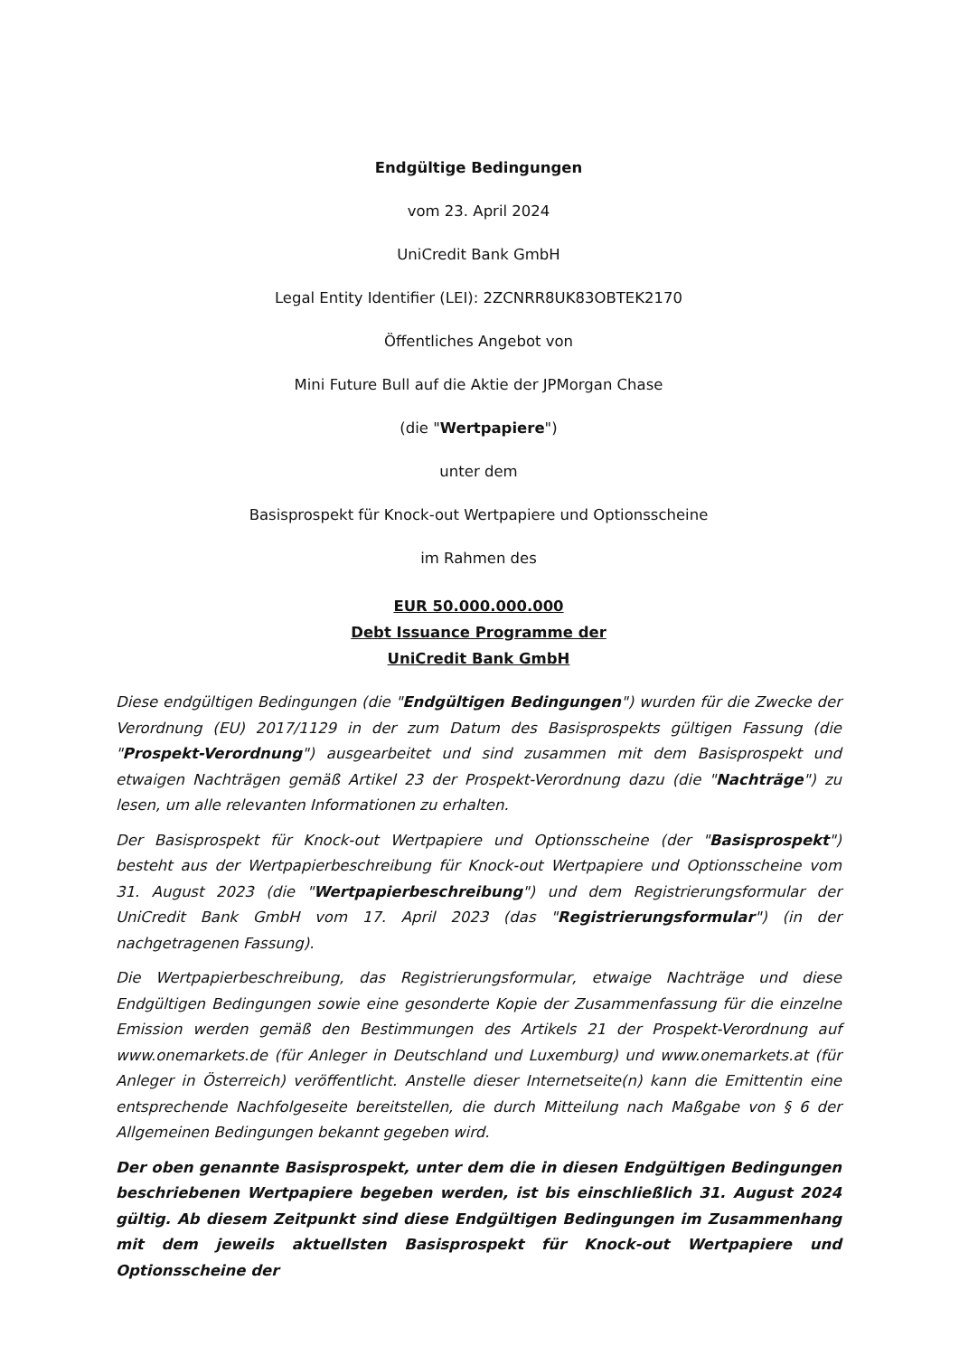Endgültige Bedingungen
vom 23. April 2024
UniCredit Bank GmbH
Legal Entity Identifier (LEI): 2ZCNRR8UK83OBTEK2170
Öffentliches Angebot von
Mini Future Bull auf die Aktie der JPMorgan Chase
(die "Wertpapiere")
unter dem
Basisprospekt für Knock-out Wertpapiere und Optionsscheine
im Rahmen des
EUR 50.000.000.000
Debt Issuance Programme der
UniCredit Bank GmbH
Diese endgültigen Bedingungen (die "Endgültigen Bedingungen") wurden für die Zwecke der Verordnung (EU) 2017/1129 in der zum Datum des Basisprospekts gültigen Fassung (die "Prospekt-Verordnung") ausgearbeitet und sind zusammen mit dem Basisprospekt und etwaigen Nachträgen gemäß Artikel 23 der Prospekt-Verordnung dazu (die "Nachträge") zu lesen, um alle relevanten Informationen zu erhalten.
Der Basisprospekt für Knock-out Wertpapiere und Optionsscheine (der "Basisprospekt") besteht aus der Wertpapierbeschreibung für Knock-out Wertpapiere und Optionsscheine vom 31. August 2023 (die "Wertpapierbeschreibung") und dem Registrierungsformular der UniCredit Bank GmbH vom 17. April 2023 (das "Registrierungsformular") (in der nachgetragenen Fassung).
Die Wertpapierbeschreibung, das Registrierungsformular, etwaige Nachträge und diese Endgültigen Bedingungen sowie eine gesonderte Kopie der Zusammenfassung für die einzelne Emission werden gemäß den Bestimmungen des Artikels 21 der Prospekt-Verordnung auf www.onemarkets.de (für Anleger in Deutschland und Luxemburg) und www.onemarkets.at (für Anleger in Österreich) veröffentlicht. Anstelle dieser Internetseite(n) kann die Emittentin eine entsprechende Nachfolgeseite bereitstellen, die durch Mitteilung nach Maßgabe von § 6 der Allgemeinen Bedingungen bekannt gegeben wird.
Der oben genannte Basisprospekt, unter dem die in diesen Endgültigen Bedingungen beschriebenen Wertpapiere begeben werden, ist bis einschließlich 31. August 2024 gültig. Ab diesem Zeitpunkt sind diese Endgültigen Bedingungen im Zusammenhang mit dem jeweils aktuellsten Basisprospekt für Knock-out Wertpapiere und Optionsscheine der